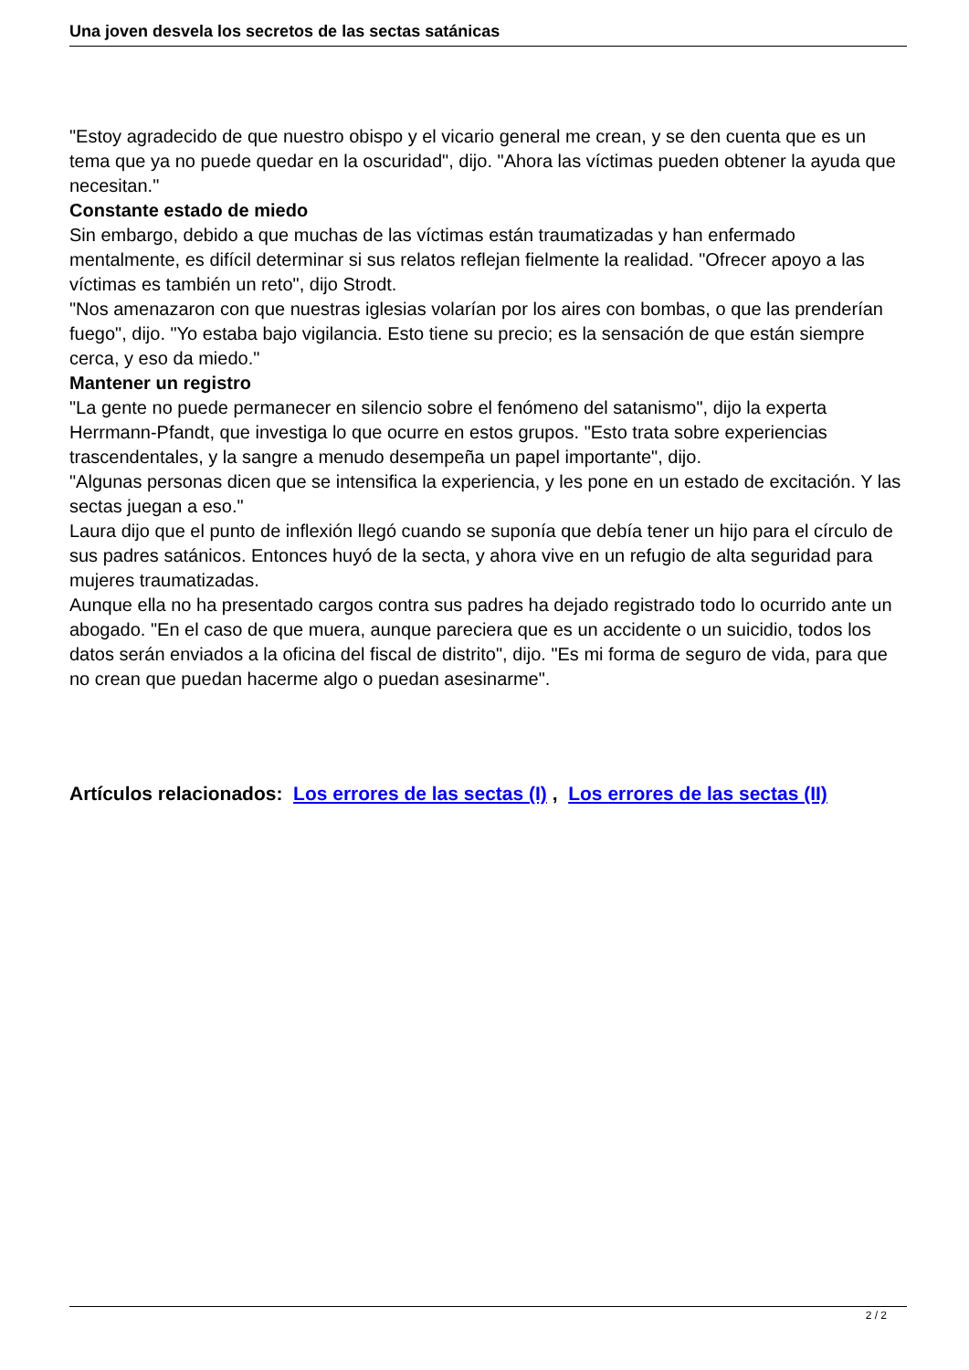Una joven desvela los secretos de las sectas satánicas
"Estoy agradecido de que nuestro obispo y el vicario general me crean, y se den cuenta que es un tema que ya no puede quedar en la oscuridad", dijo. "Ahora las víctimas pueden obtener la ayuda que necesitan."
Constante estado de miedo
Sin embargo, debido a que muchas de las víctimas están traumatizadas y han enfermado mentalmente, es difícil determinar si sus relatos reflejan fielmente la realidad. "Ofrecer apoyo a las víctimas es también un reto", dijo Strodt.
"Nos amenazaron con que nuestras iglesias volarían por los aires con bombas, o que las prenderían fuego", dijo. "Yo estaba bajo vigilancia. Esto tiene su precio; es la sensación de que están siempre cerca, y eso da miedo."
Mantener un registro
"La gente no puede permanecer en silencio sobre el fenómeno del satanismo", dijo la experta Herrmann-Pfandt, que investiga lo que ocurre en estos grupos. "Esto trata sobre experiencias trascendentales, y la sangre a menudo desempeña un papel importante", dijo.
"Algunas personas dicen que se intensifica la experiencia, y les pone en un estado de excitación. Y las sectas juegan a eso."
Laura dijo que el punto de inflexión llegó cuando se suponía que debía tener un hijo para el círculo de sus padres satánicos. Entonces huyó de la secta, y ahora vive en un refugio de alta seguridad para mujeres traumatizadas.
Aunque ella no ha presentado cargos contra sus padres ha dejado registrado todo lo ocurrido ante un abogado. "En el caso de que muera, aunque pareciera que es un accidente o un suicidio, todos los datos serán enviados a la oficina del fiscal de distrito", dijo. "Es mi forma de seguro de vida, para que no crean que puedan hacerme algo o puedan asesinarme".
Artículos relacionados: Los errores de las sectas (I) , Los errores de las sectas (II)
2 / 2